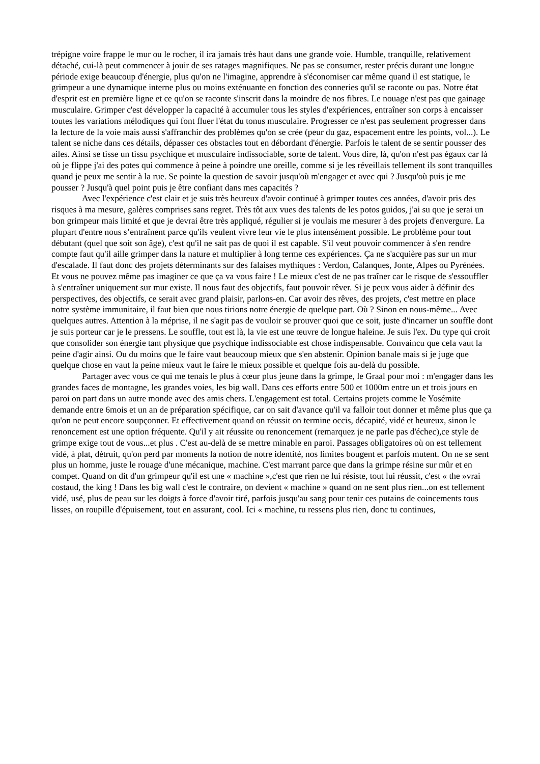trépigne voire frappe le mur ou le rocher, il ira jamais très haut dans une grande voie. Humble, tranquille, relativement détaché, cui-là peut commencer à jouir de ses ratages magnifiques. Ne pas se consumer, rester précis durant une longue période exige beaucoup d'énergie, plus qu'on ne l'imagine, apprendre à s'économiser car même quand il est statique, le grimpeur a une dynamique interne plus ou moins exténuante en fonction des conneries qu'il se raconte ou pas. Notre état d'esprit est en première ligne et ce qu'on se raconte s'inscrit dans la moindre de nos fibres. Le nouage n'est pas que gainage musculaire. Grimper c'est développer la capacité à accumuler tous les styles d'expériences, entraîner son corps à encaisser toutes les variations mélodiques qui font fluer l'état du tonus musculaire. Progresser ce n'est pas seulement progresser dans la lecture de la voie mais aussi s'affranchir des problèmes qu'on se crée (peur du gaz, espacement entre les points, vol...). Le talent se niche dans ces détails, dépasser ces obstacles tout en débordant d'énergie. Parfois le talent de se sentir pousser des ailes. Ainsi se tisse un tissu psychique et musculaire indissociable, sorte de talent. Vous dire, là, qu'on n'est pas égaux car là où je flippe j'ai des potes qui commence à peine à poindre une oreille, comme si je les réveillais tellement ils sont tranquilles quand je peux me sentir à la rue. Se pointe la question de savoir jusqu'où m'engager et avec qui ? Jusqu'où puis je me pousser ? Jusqu'à quel point puis je être confiant dans mes capacités ?
Avec l'expérience c'est clair et je suis très heureux d'avoir continué à grimper toutes ces années, d'avoir pris des risques à ma mesure, galères comprises sans regret. Très tôt aux vues des talents de les potos guidos, j'ai su que je serai un bon grimpeur mais limité et que je devrai être très appliqué, régulier si je voulais me mesurer à des projets d'envergure. La plupart d'entre nous s’entraînent parce qu'ils veulent vivre leur vie le plus intensément possible. Le problème pour tout débutant (quel que soit son âge), c'est qu'il ne sait pas de quoi il est capable. S'il veut pouvoir commencer à s'en rendre compte faut qu'il aille grimper dans la nature et multiplier à long terme ces expériences. Ça ne s'acquière pas sur un mur d'escalade. Il faut donc des projets déterminants sur des falaises mythiques : Verdon, Calanques, Jonte, Alpes ou Pyrénées. Et vous ne pouvez même pas imaginer ce que ça va vous faire ! Le mieux c'est de ne pas traîner car le risque de s'essouffler à s'entraîner uniquement sur mur existe. Il nous faut des objectifs, faut pouvoir rêver. Si je peux vous aider à définir des perspectives, des objectifs, ce serait avec grand plaisir, parlons-en. Car avoir des rêves, des projets, c'est mettre en place notre système immunitaire, il faut bien que nous tirions notre énergie de quelque part. Où ? Sinon en nous-même... Avec quelques autres. Attention à la méprise, il ne s'agit pas de vouloir se prouver quoi que ce soit, juste d'incarner un souffle dont je suis porteur car je le pressens. Le souffle, tout est là, la vie est une œuvre de longue haleine. Je suis l'ex. Du type qui croit que consolider son énergie tant physique que psychique indissociable est chose indispensable. Convaincu que cela vaut la peine d'agir ainsi. Ou du moins que le faire vaut beaucoup mieux que s'en abstenir. Opinion banale mais si je juge que quelque chose en vaut la peine mieux vaut le faire le mieux possible et quelque fois au-delà du possible.
Partager avec vous ce qui me tenais le plus à cœur plus jeune dans la grimpe, le Graal pour moi : m'engager dans les grandes faces de montagne, les grandes voies, les big wall. Dans ces efforts entre 500 et 1000m entre un et trois jours en paroi on part dans un autre monde avec des amis chers. L'engagement est total. Certains projets comme le Yosémite demande entre 6mois et un an de préparation spécifique, car on sait d'avance qu'il va falloir tout donner et même plus que ça qu'on ne peut encore soupçonner. Et effectivement quand on réussit on termine occis, décapité, vidé et heureux, sinon le renoncement est une option fréquente. Qu'il y ait réussite ou renoncement (remarquez je ne parle pas d'échec),ce style de grimpe exige tout de vous...et plus . C'est au-delà de se mettre minable en paroi. Passages obligatoires où on est tellement vidé, à plat, détruit, qu'on perd par moments la notion de notre identité, nos limites bougent et parfois mutent. On ne se sent plus un homme, juste le rouage d'une mécanique, machine. C'est marrant parce que dans la grimpe résine sur mûr et en compet. Quand on dit d'un grimpeur qu'il est une « machine »,c'est que rien ne lui résiste, tout lui réussit, c'est « the »vrai costaud, the king ! Dans les big wall c'est le contraire, on devient « machine » quand on ne sent plus rien...on est tellement vidé, usé, plus de peau sur les doigts à force d'avoir tiré, parfois jusqu'au sang pour tenir ces putains de coincements tous lisses, on roupille d'épuisement, tout en assurant, cool. Ici « machine, tu ressens plus rien, donc tu continues,